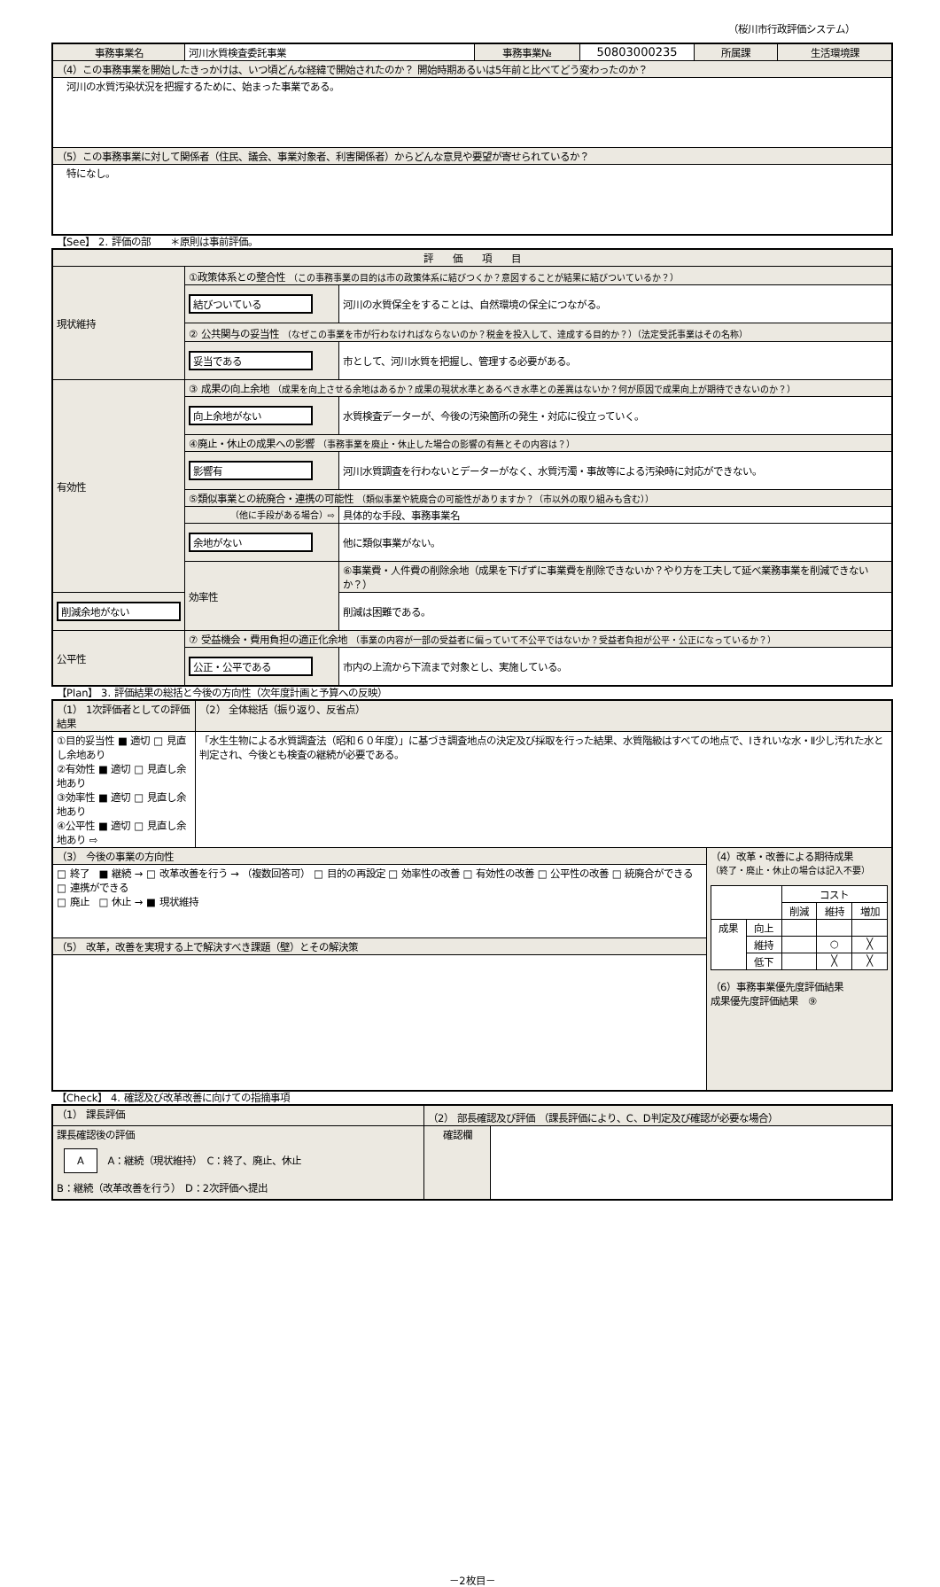（桜川市行政評価システム）
| 事務事業名 | 河川水質検査委託事業 | 事務事業№ | 50803000235 | 所属課 | 生活環境課 |
| （4）この事務事業を開始したきっかけは、いつ頃どんな経緯で開始されたのか？ 開始時期あるいは5年前と比べてどう変わったのか？ | | | | | |
| 河川の水質汚染状況を把握するために、始まった事業である。 | | | | | |
| （5）この事務事業に対して関係者（住民、議会、事業対象者、利害関係者）からどんな意見や要望が寄せられているか？ | | | | | |
| 特になし。 | | | | | |
【See】 2. 評価の部　　＊原則は事前評価。
| 評 価 項 目 | | |
| 現状維持 | ①政策体系との整合性 （この事務事業の目的は市の政策体系に結びつくか？意図することが結果に結びついているか？） | |
| | 結びついている | 河川の水質保全をすることは、自然環境の保全につながる。 |
| | ② 公共関与の妥当性 （なぜこの事業を市が行わなければならないのか？税金を投入して、達成する目的か？）（法定受託事業はその名称） | |
| | 妥当である | 市として、河川水質を把握し、管理する必要がある。 |
| 有効性 | ③ 成果の向上余地 （成果を向上させる余地はあるか？成果の現状水準とあるべき水準との差異はないか？何が原因で成果向上が期待できないのか？） | |
| | 向上余地がない | 水質検査データーが、今後の汚染箇所の発生・対応に役立っていく。 |
| | ④廃止・休止の成果への影響 （事務事業を廃止・休止した場合の影響の有無とその内容は？） | |
| | 影響有 | 河川水質調査を行わないとデーターがなく、水質汚濁・事故等による汚染時に対応ができない。 |
| | ⑤類似事業との統廃合・連携の可能性 （類似事業や統廃合の可能性がありますか？（市以外の取り組みも含む）） | |
| | （他に手段がある場合）⇨ | 具体的な手段、事務事業名 |
| | 余地がない | 他に類似事業がない。 |
| | 効率性 | ⑥事業費・人件費の削除余地（成果を下げずに事業費を削除できないか？やり方を工夫して延べ業務事業を削減できないか？） |
| 削減余地がない | | 削減は困難である。 |
| 公平性 | ⑦ 受益機会・費用負担の適正化余地 （事業の内容が一部の受益者に偏っていて不公平ではないか？受益者負担が公平・公正になっているか？） | |
| | 公正・公平である | 市内の上流から下流まで対象とし、実施している。 |
【Plan】 3. 評価結果の総括と今後の方向性（次年度計画と予算への反映）
| （1） 1次評価者としての評価結果 | （2） 全体総括（振り返り、反省点） | |
| ①目的妥当性 ■ 適切 □ 見直し余地あり ②有効性 ■ 適切 □ 見直し余地あり ③効率性 ■ 適切 □ 見直し余地あり ④公平性 ■ 適切 □ 見直し余地あり ⇨ | 「水生生物による水質調査法（昭和６０年度）」に基づき調査地点の決定及び採取を行った結果、水質階級はすべての地点で、Ⅰきれいな水・Ⅱ少し汚れた水と判定され、今後とも検査の継続が必要である。 | |
| （3） 今後の事業の方向性 | | （4）改革・改善による期待成果 （終了・廃止・休止の場合は記入不要） / / / コスト / / / / / / 削減 / 維持 / 増加 / / 成果 / 向上 / / / / / / 維持 / / ○ / ╳ / / / 低下 / / ╳ / ╳ / （6）事務事業優先度評価結果 成果優先度評価結果 ⑨ |
| □ 終了 ■ 継続 → □ 改革改善を行う → （複数回答可） □ 目的の再設定 □ 効率性の改善 □ 有効性の改善 □ 公平性の改善 □ 統廃合ができる □ 連携ができる □ 廃止 □ 休止 → ■ 現状維持 | | |
| （5） 改革，改善を実現する上で解決すべき課題（壁）とその解決策 | | |
【Check】 4. 確認及び改革改善に向けての指摘事項
| （1） 課長評価 | （2） 部長確認及び評価 （課長評価により、C、D判定及び確認が必要な場合） | |
| 課長確認後の評価 A A：継続（現状維持） C：終了、廃止、休止 B：継続（改革改善を行う） D：2次評価へ提出 | 確認欄 | |
－2枚目－